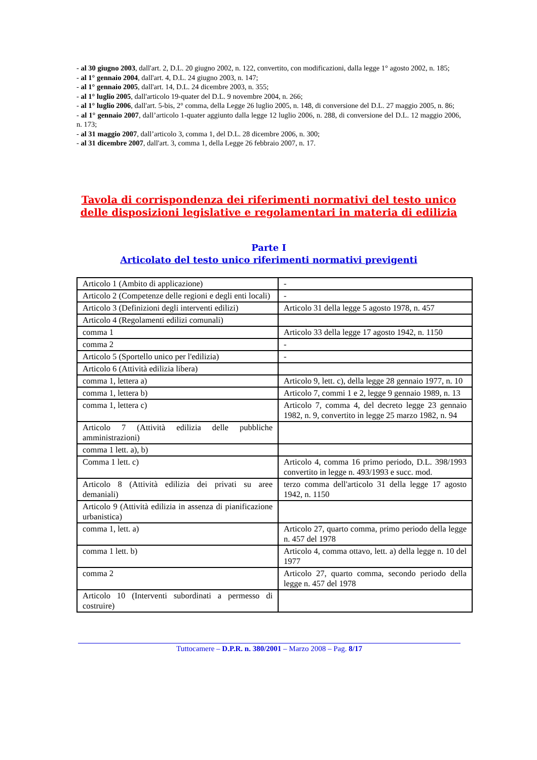- al 30 giugno 2003, dall'art. 2, D.L. 20 giugno 2002, n. 122, convertito, con modificazioni, dalla legge 1° agosto 2002, n. 185;
- al 1° gennaio 2004, dall'art. 4, D.L. 24 giugno 2003, n. 147;
- al 1° gennaio 2005, dall'art. 14, D.L. 24 dicembre 2003, n. 355;
- al 1° luglio 2005, dall'articolo 19-quater del D.L. 9 novembre 2004, n. 266;
- al 1° luglio 2006, dall'art. 5-bis, 2° comma, della Legge 26 luglio 2005, n. 148, di conversione del D.L. 27 maggio 2005, n. 86;
- al 1° gennaio 2007, dall’articolo 1-quater aggiunto dalla legge 12 luglio 2006, n. 288, di conversione del D.L. 12 maggio 2006, n. 173;
- al 31 maggio 2007, dall’articolo 3, comma 1, del D.L. 28 dicembre 2006, n. 300;
- al 31 dicembre 2007, dall'art. 3, comma 1, della Legge 26 febbraio 2007, n. 17.
Tavola di corrispondenza dei riferimenti normativi del testo unico delle disposizioni legislative e regolamentari in materia di edilizia
Parte I
Articolato del testo unico riferimenti normativi previgenti
| Articolo 1 (Ambito di applicazione) | - |
| Articolo 2 (Competenze delle regioni e degli enti locali) | - |
| Articolo 3 (Definizioni degli interventi edilizi) | Articolo 31 della legge 5 agosto 1978, n. 457 |
| Articolo 4 (Regolamenti edilizi comunali) | |
| comma 1 | Articolo 33 della legge 17 agosto 1942, n. 1150 |
| comma 2 | - |
| Articolo 5 (Sportello unico per l'edilizia) | - |
| Articolo 6 (Attività edilizia libera) | |
| comma 1, lettera a) | Articolo 9, lett. c), della legge 28 gennaio 1977, n. 10 |
| comma 1, lettera b) | Articolo 7, commi 1 e 2, legge 9 gennaio 1989, n. 13 |
| comma 1, lettera c) | Articolo 7, comma 4, del decreto legge 23 gennaio 1982, n. 9, convertito in legge 25 marzo 1982, n. 94 |
| Articolo 7 (Attività edilizia delle pubbliche amministrazioni) | |
| comma 1 lett. a), b) | |
| Comma 1 lett. c) | Articolo 4, comma 16 primo periodo, D.L. 398/1993 convertito in legge n. 493/1993 e succ. mod. |
| Articolo 8 (Attività edilizia dei privati su aree demaniali) | terzo comma dell'articolo 31 della legge 17 agosto 1942, n. 1150 |
| Articolo 9 (Attività edilizia in assenza di pianificazione urbanistica) | |
| comma 1, lett. a) | Articolo 27, quarto comma, primo periodo della legge n. 457 del 1978 |
| comma 1 lett. b) | Articolo 4, comma ottavo, lett. a) della legge n. 10 del 1977 |
| comma 2 | Articolo 27, quarto comma, secondo periodo della legge n. 457 del 1978 |
| Articolo 10 (Interventi subordinati a permesso di costruire) | |
Tuttocamere – D.P.R. n. 380/2001 – Marzo 2008 – Pag. 8/17